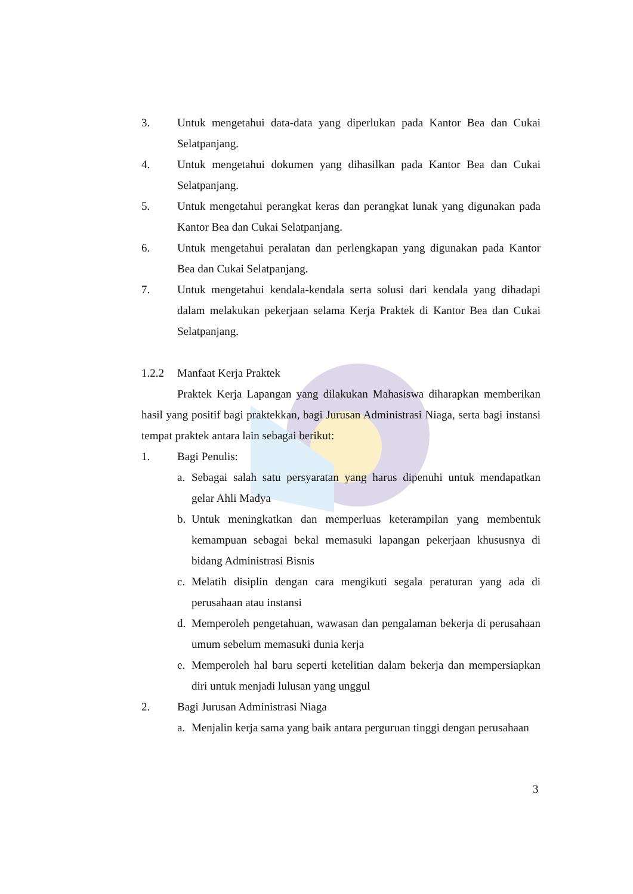3. Untuk mengetahui data-data yang diperlukan pada Kantor Bea dan Cukai Selatpanjang.
4. Untuk mengetahui dokumen yang dihasilkan pada Kantor Bea dan Cukai Selatpanjang.
5. Untuk mengetahui perangkat keras dan perangkat lunak yang digunakan pada Kantor Bea dan Cukai Selatpanjang.
6. Untuk mengetahui peralatan dan perlengkapan yang digunakan pada Kantor Bea dan Cukai Selatpanjang.
7. Untuk mengetahui kendala-kendala serta solusi dari kendala yang dihadapi dalam melakukan pekerjaan selama Kerja Praktek di Kantor Bea dan Cukai Selatpanjang.
1.2.2 Manfaat Kerja Praktek
Praktek Kerja Lapangan yang dilakukan Mahasiswa diharapkan memberikan hasil yang positif bagi praktekkan, bagi Jurusan Administrasi Niaga, serta bagi instansi tempat praktek antara lain sebagai berikut:
1. Bagi Penulis:
a. Sebagai salah satu persyaratan yang harus dipenuhi untuk mendapatkan gelar Ahli Madya
b. Untuk meningkatkan dan memperluas keterampilan yang membentuk kemampuan sebagai bekal memasuki lapangan pekerjaan khususnya di bidang Administrasi Bisnis
c. Melatih disiplin dengan cara mengikuti segala peraturan yang ada di perusahaan atau instansi
d. Memperoleh pengetahuan, wawasan dan pengalaman bekerja di perusahaan umum sebelum memasuki dunia kerja
e. Memperoleh hal baru seperti ketelitian dalam bekerja dan mempersiapkan diri untuk menjadi lulusan yang unggul
2. Bagi Jurusan Administrasi Niaga
a. Menjalin kerja sama yang baik antara perguruan tinggi dengan perusahaan
3